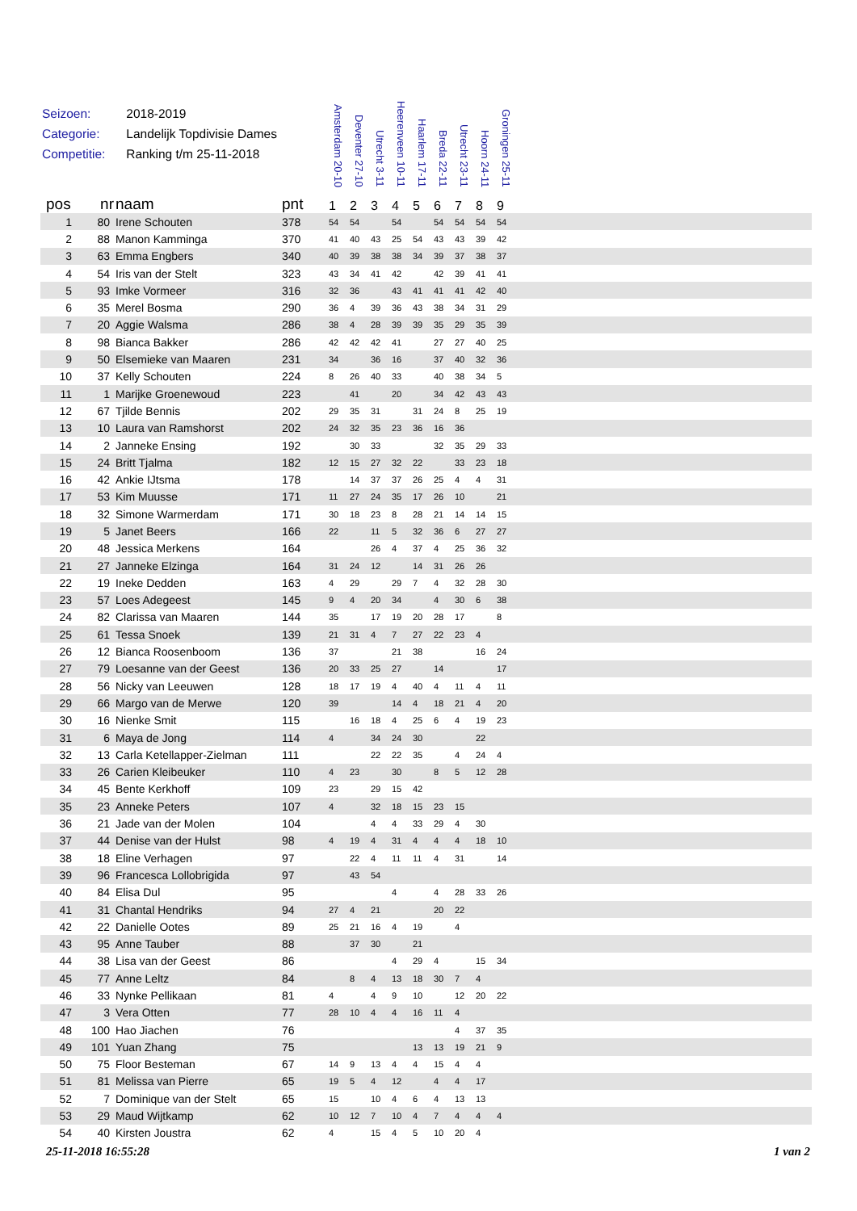Seizoen: 2018-2019
Categorie: Landelijk Topdivisie Dames
Competitie: Ranking t/m 25-11-2018
| | | | | Amsterdam 20-10 | Deventer 27-10 | Utrecht 3-11 | Heerenveen 10-11 | Haarlem 17-11 | Breda 22-11 | Utrecht 23-11 | Hoorn 24-11 | Groningen 25-11 | |
| --- | --- | --- | --- | --- | --- | --- | --- | --- | --- | --- | --- | --- | --- |
| pos | nr | naam | pnt | 1 | 2 | 3 | 4 | 5 | 6 | 7 | 8 | 9 | |
| 1 | 80 | Irene Schouten | 378 | 54 | 54 | | 54 | | 54 | 54 | 54 | 54 | |
| 2 | 88 | Manon Kamminga | 370 | 41 | 40 | 43 | 25 | 54 | 43 | 43 | 39 | 42 | |
| 3 | 63 | Emma Engbers | 340 | 40 | 39 | 38 | 38 | 34 | 39 | 37 | 38 | 37 | |
| 4 | 54 | Iris van der Stelt | 323 | 43 | 34 | 41 | 42 | | 42 | 39 | 41 | 41 | |
| 5 | 93 | Imke Vormeer | 316 | 32 | 36 | | 43 | 41 | 41 | 41 | 42 | 40 | |
| 6 | 35 | Merel Bosma | 290 | 36 | 4 | 39 | 36 | 43 | 38 | 34 | 31 | 29 | |
| 7 | 20 | Aggie Walsma | 286 | 38 | 4 | 28 | 39 | 39 | 35 | 29 | 35 | 39 | |
| 8 | 98 | Bianca Bakker | 286 | 42 | 42 | 42 | 41 | | 27 | 27 | 40 | 25 | |
| 9 | 50 | Elsemieke van Maaren | 231 | 34 | | 36 | 16 | | 37 | 40 | 32 | 36 | |
| 10 | 37 | Kelly Schouten | 224 | 8 | 26 | 40 | 33 | | 40 | 38 | 34 | 5 | |
| 11 | 1 | Marijke Groenewoud | 223 | | 41 | | 20 | | 34 | 42 | 43 | 43 | |
| 12 | 67 | Tjilde Bennis | 202 | 29 | 35 | 31 | | 31 | 24 | 8 | 25 | 19 | |
| 13 | 10 | Laura van Ramshorst | 202 | 24 | 32 | 35 | 23 | 36 | 16 | 36 | | | |
| 14 | 2 | Janneke Ensing | 192 | | 30 | 33 | | | 32 | 35 | 29 | 33 | |
| 15 | 24 | Britt Tjalma | 182 | 12 | 15 | 27 | 32 | 22 | | 33 | 23 | 18 | |
| 16 | 42 | Ankie IJtsma | 178 | | 14 | 37 | 37 | 26 | 25 | 4 | 4 | 31 | |
| 17 | 53 | Kim Muusse | 171 | 11 | 27 | 24 | 35 | 17 | 26 | 10 | | 21 | |
| 18 | 32 | Simone Warmerdam | 171 | 30 | 18 | 23 | 8 | 28 | 21 | 14 | 14 | 15 | |
| 19 | 5 | Janet Beers | 166 | 22 | | 11 | 5 | 32 | 36 | 6 | 27 | 27 | |
| 20 | 48 | Jessica Merkens | 164 | | | 26 | 4 | 37 | 4 | 25 | 36 | 32 | |
| 21 | 27 | Janneke Elzinga | 164 | 31 | 24 | 12 | | 14 | 31 | 26 | 26 | | |
| 22 | 19 | Ineke Dedden | 163 | 4 | 29 | | 29 | 7 | 4 | 32 | 28 | 30 | |
| 23 | 57 | Loes Adegeest | 145 | 9 | 4 | 20 | 34 | | 4 | 30 | 6 | 38 | |
| 24 | 82 | Clarissa van Maaren | 144 | 35 | | 17 | 19 | 20 | 28 | 17 | | 8 | |
| 25 | 61 | Tessa Snoek | 139 | 21 | 31 | 4 | 7 | 27 | 22 | 23 | 4 | | |
| 26 | 12 | Bianca Roosenboom | 136 | 37 | | | 21 | 38 | | | 16 | 24 | |
| 27 | 79 | Loesanne van der Geest | 136 | 20 | 33 | 25 | 27 | | 14 | | | 17 | |
| 28 | 56 | Nicky van Leeuwen | 128 | 18 | 17 | 19 | 4 | 40 | 4 | 11 | 4 | 11 | |
| 29 | 66 | Margo van de Merwe | 120 | 39 | | | 14 | 4 | 18 | 21 | 4 | 20 | |
| 30 | 16 | Nienke Smit | 115 | | 16 | 18 | 4 | 25 | 6 | 4 | 19 | 23 | |
| 31 | 6 | Maya de Jong | 114 | 4 | | 34 | 24 | 30 | | | 22 | | |
| 32 | 13 | Carla Ketellapper-Zielman | 111 | | | 22 | 22 | 35 | | 4 | 24 | 4 | |
| 33 | 26 | Carien Kleibeuker | 110 | 4 | 23 | | 30 | | 8 | 5 | 12 | 28 | |
| 34 | 45 | Bente Kerkhoff | 109 | 23 | | 29 | 15 | 42 | | | | | |
| 35 | 23 | Anneke Peters | 107 | 4 | | 32 | 18 | 15 | 23 | 15 | | | |
| 36 | 21 | Jade van der Molen | 104 | | | 4 | 4 | 33 | 29 | 4 | 30 | | |
| 37 | 44 | Denise van der Hulst | 98 | 4 | 19 | 4 | 31 | 4 | 4 | 4 | 18 | 10 | |
| 38 | 18 | Eline Verhagen | 97 | | 22 | 4 | 11 | 11 | 4 | 31 | | 14 | |
| 39 | 96 | Francesca Lollobrigida | 97 | | 43 | 54 | | | | | | | |
| 40 | 84 | Elisa Dul | 95 | | | | 4 | | 4 | 28 | 33 | 26 | |
| 41 | 31 | Chantal Hendriks | 94 | 27 | 4 | 21 | | | 20 | 22 | | | |
| 42 | 22 | Danielle Ootes | 89 | 25 | 21 | 16 | 4 | 19 | | 4 | | | |
| 43 | 95 | Anne Tauber | 88 | | 37 | 30 | | 21 | | | | | |
| 44 | 38 | Lisa van der Geest | 86 | | | | 4 | 29 | 4 | | 15 | 34 | |
| 45 | 77 | Anne Leltz | 84 | | 8 | 4 | 13 | 18 | 30 | 7 | 4 | | |
| 46 | 33 | Nynke Pellikaan | 81 | 4 | | 4 | 9 | 10 | | 12 | 20 | 22 | |
| 47 | 3 | Vera Otten | 77 | 28 | 10 | 4 | 4 | 16 | 11 | 4 | | | |
| 48 | 100 | Hao Jiachen | 76 | | | | | | | 4 | 37 | 35 | |
| 49 | 101 | Yuan Zhang | 75 | | | | | 13 | 13 | 19 | 21 | 9 | |
| 50 | 75 | Floor Besteman | 67 | 14 | 9 | 13 | 4 | 4 | 15 | 4 | 4 | | |
| 51 | 81 | Melissa van Pierre | 65 | 19 | 5 | 4 | 12 | | 4 | 4 | 17 | | |
| 52 | 7 | Dominique van der Stelt | 65 | 15 | | 10 | 4 | 6 | 4 | 13 | 13 | | |
| 53 | 29 | Maud Wijtkamp | 62 | 10 | 12 | 7 | 10 | 4 | 7 | 4 | 4 | 4 | |
| 54 | 40 | Kirsten Joustra | 62 | 4 | | 15 | 4 | 5 | 10 | 20 | 4 | | |
25-11-2018 16:55:28 1 van 2